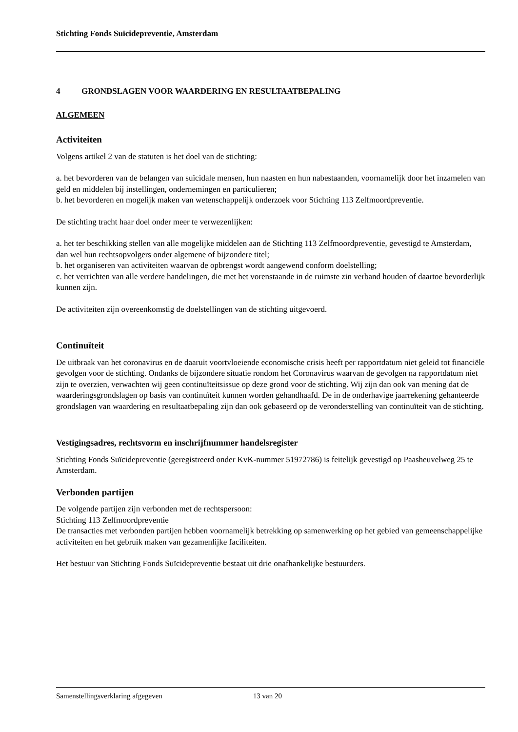Stichting Fonds Suïcidepreventie, Amsterdam
4 GRONDSLAGEN VOOR WAARDERING EN RESULTAATBEPALING
ALGEMEEN
Activiteiten
Volgens artikel 2 van de statuten is het doel van de stichting:
a. het bevorderen van de belangen van suïcidale mensen, hun naasten en hun nabestaanden, voornamelijk door het inzamelen van geld en middelen bij instellingen, ondernemingen en particulieren;
b. het bevorderen en mogelijk maken van wetenschappelijk onderzoek voor Stichting 113 Zelfmoordpreventie.
De stichting tracht haar doel onder meer te verwezenlijken:
a. het ter beschikking stellen van alle mogelijke middelen aan de Stichting 113 Zelfmoordpreventie, gevestigd te Amsterdam, dan wel hun rechtsopvolgers onder algemene of bijzondere titel;
b. het organiseren van activiteiten waarvan de opbrengst wordt aangewend conform doelstelling;
c. het verrichten van alle verdere handelingen, die met het vorenstaande in de ruimste zin verband houden of daartoe bevorderlijk kunnen zijn.
De activiteiten zijn overeenkomstig de doelstellingen van de stichting uitgevoerd.
Continuïteit
De uitbraak van het coronavirus en de daaruit voortvloeiende economische crisis heeft per rapportdatum niet geleid tot financiële gevolgen voor de stichting. Ondanks de bijzondere situatie rondom het Coronavirus waarvan de gevolgen na rapportdatum niet zijn te overzien, verwachten wij geen continuïteitsissue op deze grond voor de stichting. Wij zijn dan ook van mening dat de waarderingsgrondslagen op basis van continuïteit kunnen worden gehandhaafd. De in de onderhavige jaarrekening gehanteerde grondslagen van waardering en resultaatbepaling zijn dan ook gebaseerd op de veronderstelling van continuïteit van de stichting.
Vestigingsadres, rechtsvorm en inschrijfnummer handelsregister
Stichting Fonds Suïcidepreventie (geregistreerd onder KvK-nummer 51972786) is feitelijk gevestigd op Paasheuvelweg 25 te Amsterdam.
Verbonden partijen
De volgende partijen zijn verbonden met de rechtspersoon:
Stichting 113 Zelfmoordpreventie
De transacties met verbonden partijen hebben voornamelijk betrekking op samenwerking op het gebied van gemeenschappelijke activiteiten en het gebruik maken van gezamenlijke faciliteiten.
Het bestuur van Stichting Fonds Suïcidepreventie bestaat uit drie onafhankelijke bestuurders.
Samenstellingsverklaring afgegeven 13 van 20